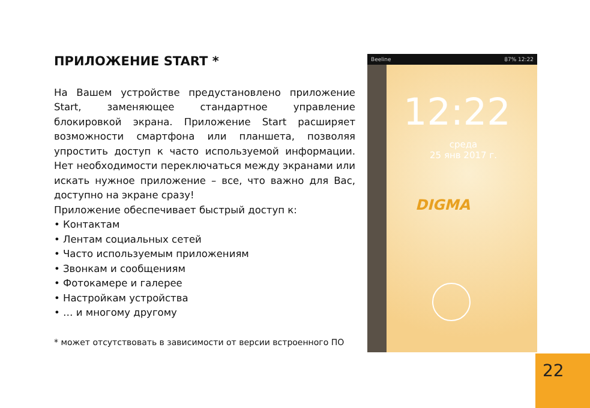ПРИЛОЖЕНИЕ START *
На Вашем устройстве предустановлено приложение Start, заменяющее стандартное управление блокировкой экрана. Приложение Start расширяет возможности смартфона или планшета, позволяя упростить доступ к часто используемой информации. Нет необходимости переключаться между экранами или искать нужное приложение – все, что важно для Вас, доступно на экране сразу!
Приложение обеспечивает быстрый доступ к:
• Контактам
• Лентам социальных сетей
• Часто используемым приложениям
• Звонкам и сообщениям
• Фотокамере и галерее
• Настройкам устройства
• … и многому другому
* может отсутствовать в зависимости от версии встроенного ПО
Beeline 87% 12:22
12:22
среда
25 янв 2017 г.
DIGMA
22